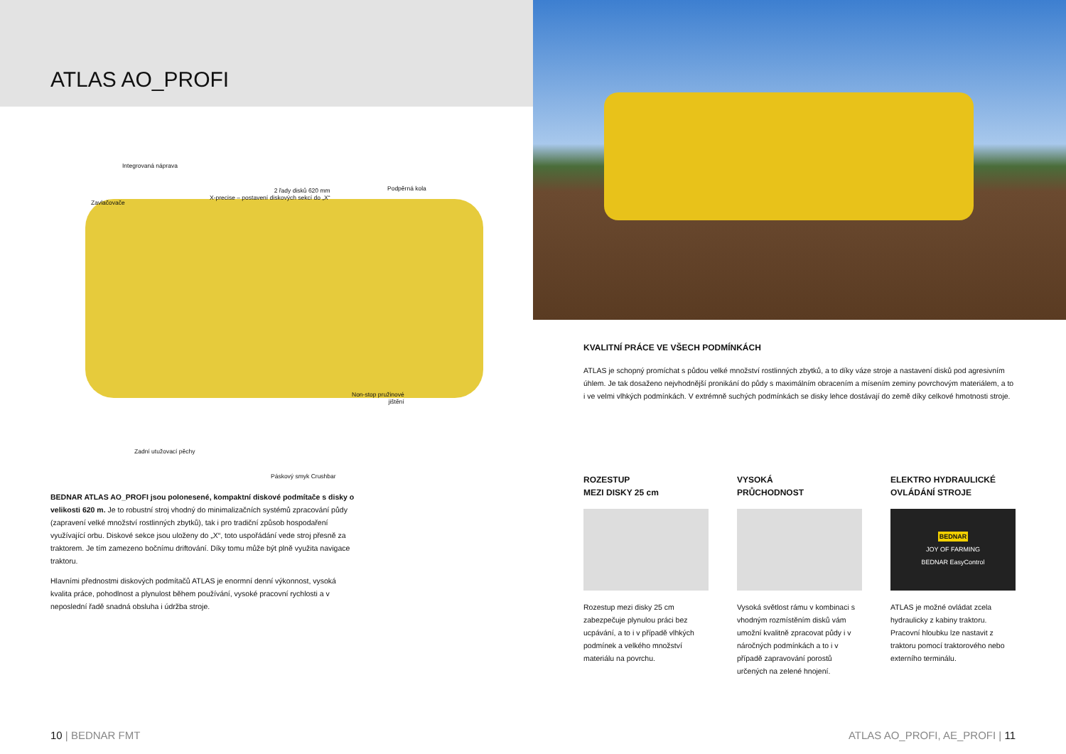ATLAS AO_PROFI
Integrovaná náprava
Zavlačovače
2 řady disků 620 mm
X-precise – postavení diskových sekcí do „X“
Podpěrná kola
Non-stop pružinové
jištění
Zadní utužovací pěchy
Páskový smyk Crushbar
BEDNAR ATLAS AO_PROFI jsou polonesené, kompaktní diskové podmítače s disky o velikosti 620 m. Je to robustní stroj vhodný do minimalizačních systémů zpracování půdy (zapravení velké množství rostlinných zbytků), tak i pro tradiční způsob hospodaření využívající orbu. Diskové sekce jsou uloženy do „X“, toto uspořádání vede stroj přesně za traktorem. Je tím zamezeno bočnímu driftování. Díky tomu může být plně využita navigace traktoru.
Hlavními přednostmi diskových podmítačů ATLAS je enormní denní výkonnost, vysoká kvalita práce, pohodlnost a plynulost během používání, vysoké pracovní rychlosti a v neposlední řadě snadná obsluha i údržba stroje.
10 | BEDNAR FMT
KVALITNÍ PRÁCE VE VŠECH PODMÍNKÁCH
ATLAS je schopný promíchat s půdou velké množství rostlinných zbytků, a to díky váze stroje a nastavení disků pod agresivním úhlem. Je tak dosaženo nejvhodnější pronikání do půdy s maximálním obracením a mísením zeminy povrchovým materiálem, a to i ve velmi vlhkých podmínkách. V extrémně suchých podmínkách se disky lehce dostávají do země díky celkové hmotnosti stroje.
ROZESTUP
MEZI DISKY 25 cm
Rozestup mezi disky 25 cm zabezpečuje plynulou práci bez ucpávání, a to i v případě vlhkých podmínek a velkého množství materiálu na povrchu.
VYSOKÁ
PRŮCHODNOST
Vysoká světlost rámu v kombinaci s vhodným rozmístěním disků vám umožní kvalitně zpracovat půdy i v náročných podmínkách a to i v případě zapravování porostů určených na zelené hnojení.
ELEKTRO HYDRAULICKÉ
OVLÁDÁNÍ STROJE
BEDNAR
JOY OF FARMING
BEDNAR EasyControl
ATLAS je možné ovládat zcela hydraulicky z kabiny traktoru. Pracovní hloubku lze nastavit z traktoru pomocí traktorového nebo externího terminálu.
ATLAS AO_PROFI, AE_PROFI | 11